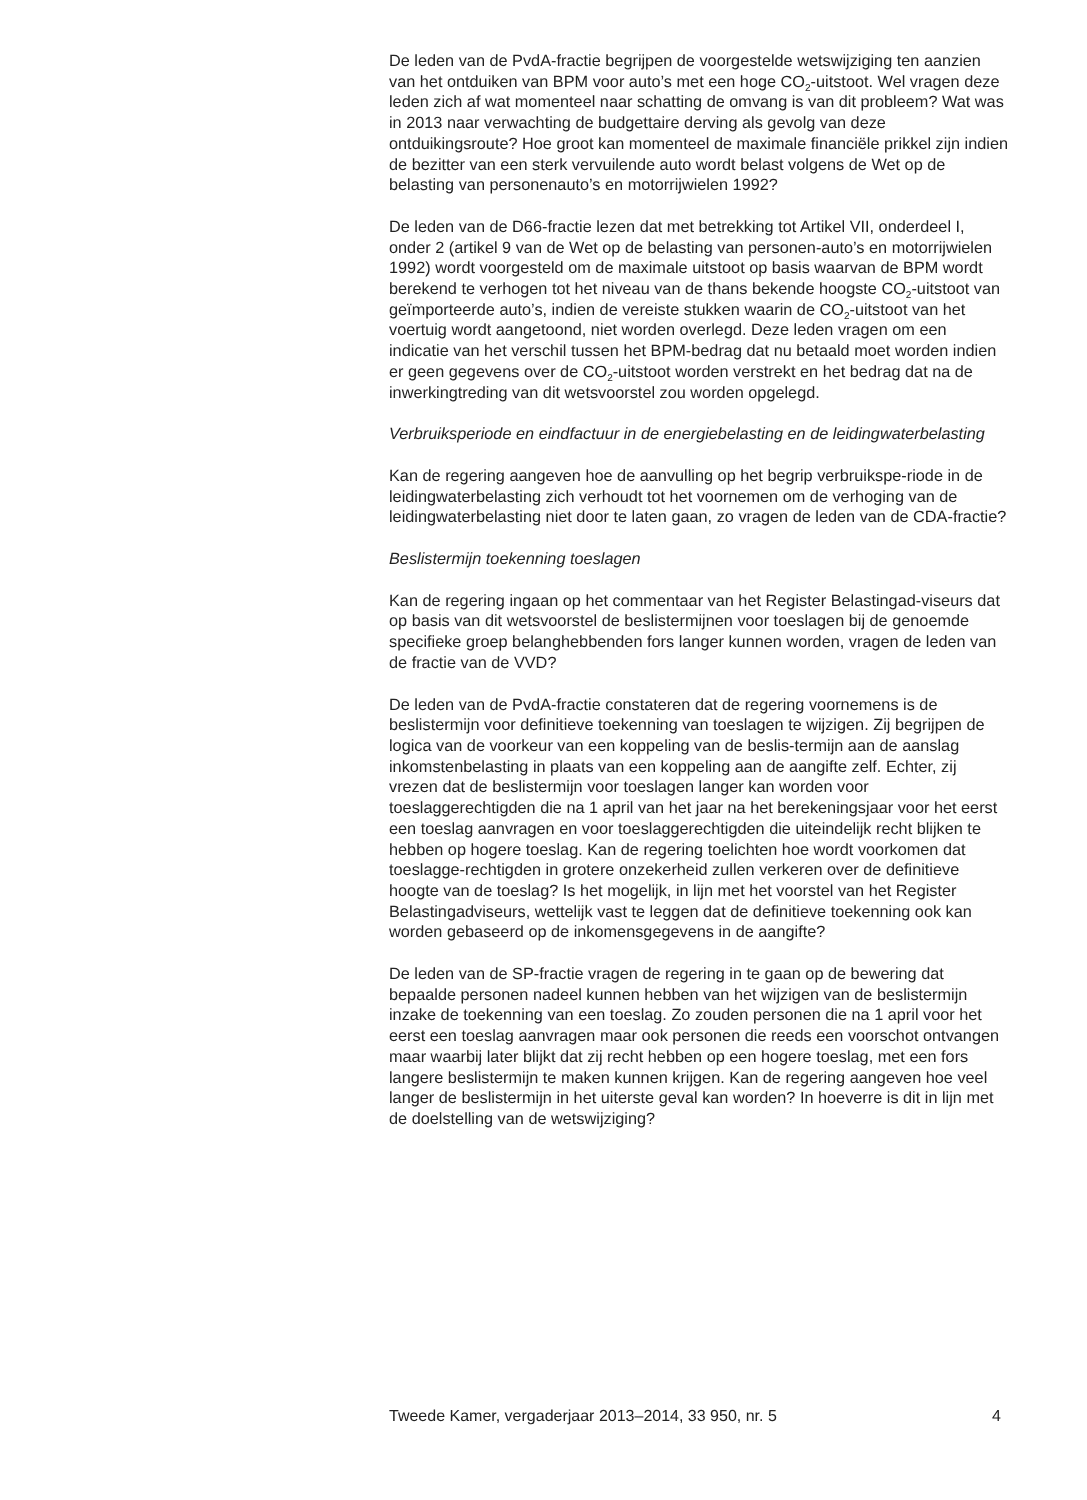De leden van de PvdA-fractie begrijpen de voorgestelde wetswijziging ten aanzien van het ontduiken van BPM voor auto’s met een hoge CO<sub>2</sub>-uitstoot. Wel vragen deze leden zich af wat momenteel naar schatting de omvang is van dit probleem? Wat was in 2013 naar verwachting de budgettaire derving als gevolg van deze ontduikingsroute? Hoe groot kan momenteel de maximale financiële prikkel zijn indien de bezitter van een sterk vervuilende auto wordt belast volgens de Wet op de belasting van personenauto’s en motorrijwielen 1992?
De leden van de D66-fractie lezen dat met betrekking tot Artikel VII, onderdeel I, onder 2 (artikel 9 van de Wet op de belasting van personen-auto’s en motorrijwielen 1992) wordt voorgesteld om de maximale uitstoot op basis waarvan de BPM wordt berekend te verhogen tot het niveau van de thans bekende hoogste CO<sub>2</sub>-uitstoot van geïmporteerde auto’s, indien de vereiste stukken waarin de CO<sub>2</sub>-uitstoot van het voertuig wordt aangetoond, niet worden overlegd. Deze leden vragen om een indicatie van het verschil tussen het BPM-bedrag dat nu betaald moet worden indien er geen gegevens over de CO<sub>2</sub>-uitstoot worden verstrekt en het bedrag dat na de inwerkingtreding van dit wetsvoorstel zou worden opgelegd.
Verbruiksperiode en eindfactuur in de energiebelasting en de leidingwaterbelasting
Kan de regering aangeven hoe de aanvulling op het begrip verbruikspe-riode in de leidingwaterbelasting zich verhoudt tot het voornemen om de verhoging van de leidingwaterbelasting niet door te laten gaan, zo vragen de leden van de CDA-fractie?
Beslistermijn toekenning toeslagen
Kan de regering ingaan op het commentaar van het Register Belastingad-viseurs dat op basis van dit wetsvoorstel de beslistermijnen voor toeslagen bij de genoemde specifieke groep belanghebbenden fors langer kunnen worden, vragen de leden van de fractie van de VVD?
De leden van de PvdA-fractie constateren dat de regering voornemens is de beslistermijn voor definitieve toekenning van toeslagen te wijzigen. Zij begrijpen de logica van de voorkeur van een koppeling van de beslis-termijn aan de aanslag inkomstenbelasting in plaats van een koppeling aan de aangifte zelf. Echter, zij vrezen dat de beslistermijn voor toeslagen langer kan worden voor toeslaggerechtigden die na 1 april van het jaar na het berekeningsjaar voor het eerst een toeslag aanvragen en voor toeslaggerechtigden die uiteindelijk recht blijken te hebben op hogere toeslag. Kan de regering toelichten hoe wordt voorkomen dat toeslagge-rechtigden in grotere onzekerheid zullen verkeren over de definitieve hoogte van de toeslag? Is het mogelijk, in lijn met het voorstel van het Register Belastingadviseurs, wettelijk vast te leggen dat de definitieve toekenning ook kan worden gebaseerd op de inkomensgegevens in de aangifte?
De leden van de SP-fractie vragen de regering in te gaan op de bewering dat bepaalde personen nadeel kunnen hebben van het wijzigen van de beslistermijn inzake de toekenning van een toeslag. Zo zouden personen die na 1 april voor het eerst een toeslag aanvragen maar ook personen die reeds een voorschot ontvangen maar waarbij later blijkt dat zij recht hebben op een hogere toeslag, met een fors langere beslistermijn te maken kunnen krijgen. Kan de regering aangeven hoe veel langer de beslistermijn in het uiterste geval kan worden? In hoeverre is dit in lijn met de doelstelling van de wetswijziging?
Tweede Kamer, vergaderjaar 2013–2014, 33 950, nr. 5 4